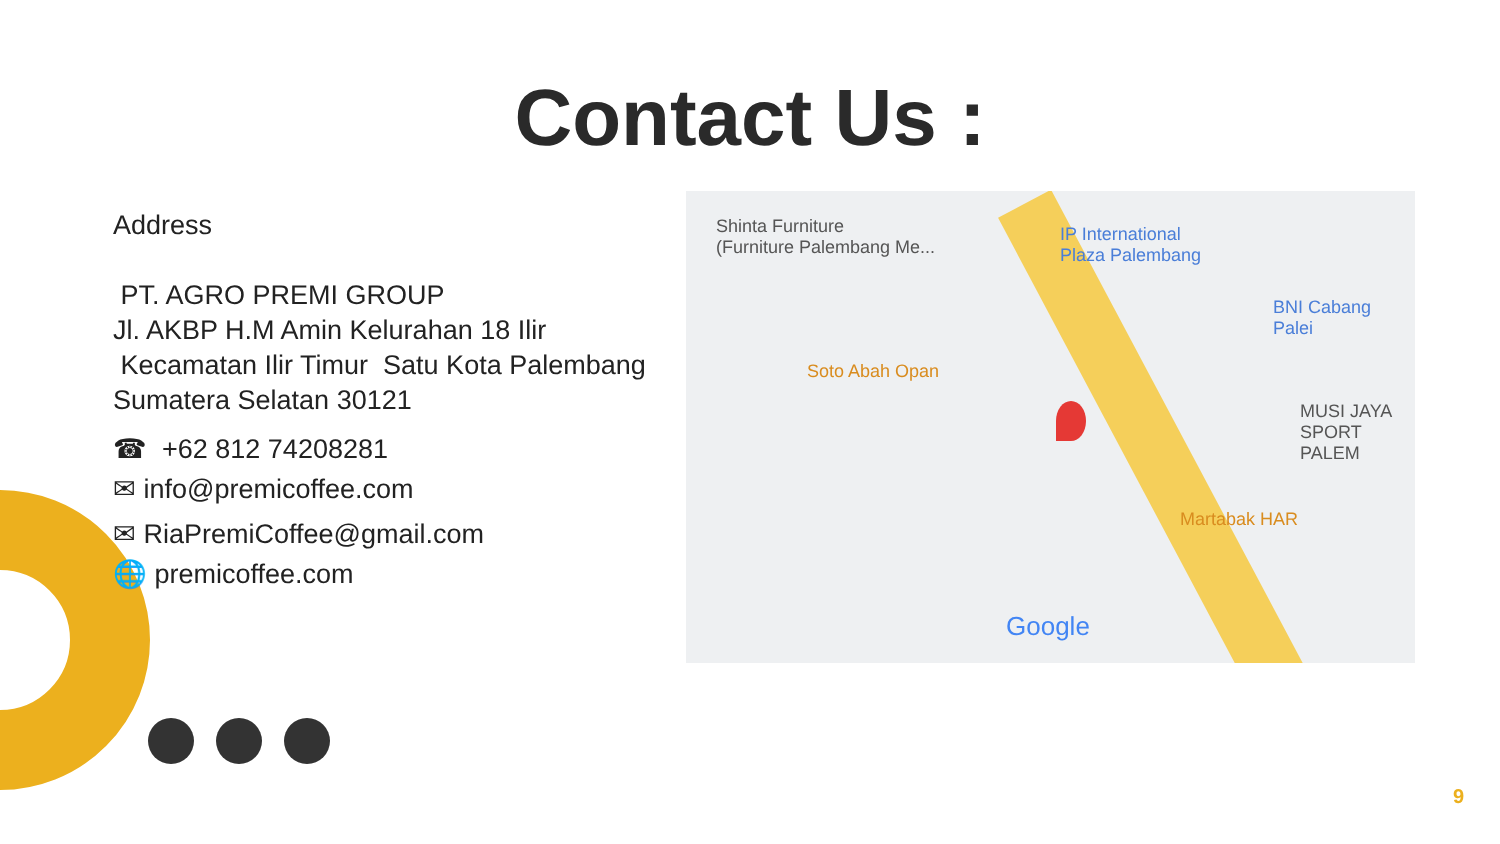Contact Us :
Address
PT. AGRO PREMI GROUP
Jl. AKBP H.M Amin Kelurahan 18 Ilir
Kecamatan Ilir Timur Satu Kota Palembang
Sumatera Selatan 30121
☎ +62 812 74208281
✉ info@premicoffee.com
✉ RiaPremiCoffee@gmail.com
🌐 premicoffee.com
Shinta Furniture
(Furniture Palembang Me...
IP International
Plaza Palembang
BNI Cabang Palei
Soto Abah Opan
MUSI JAYA
SPORT PALEM
Martabak HAR
Google
9